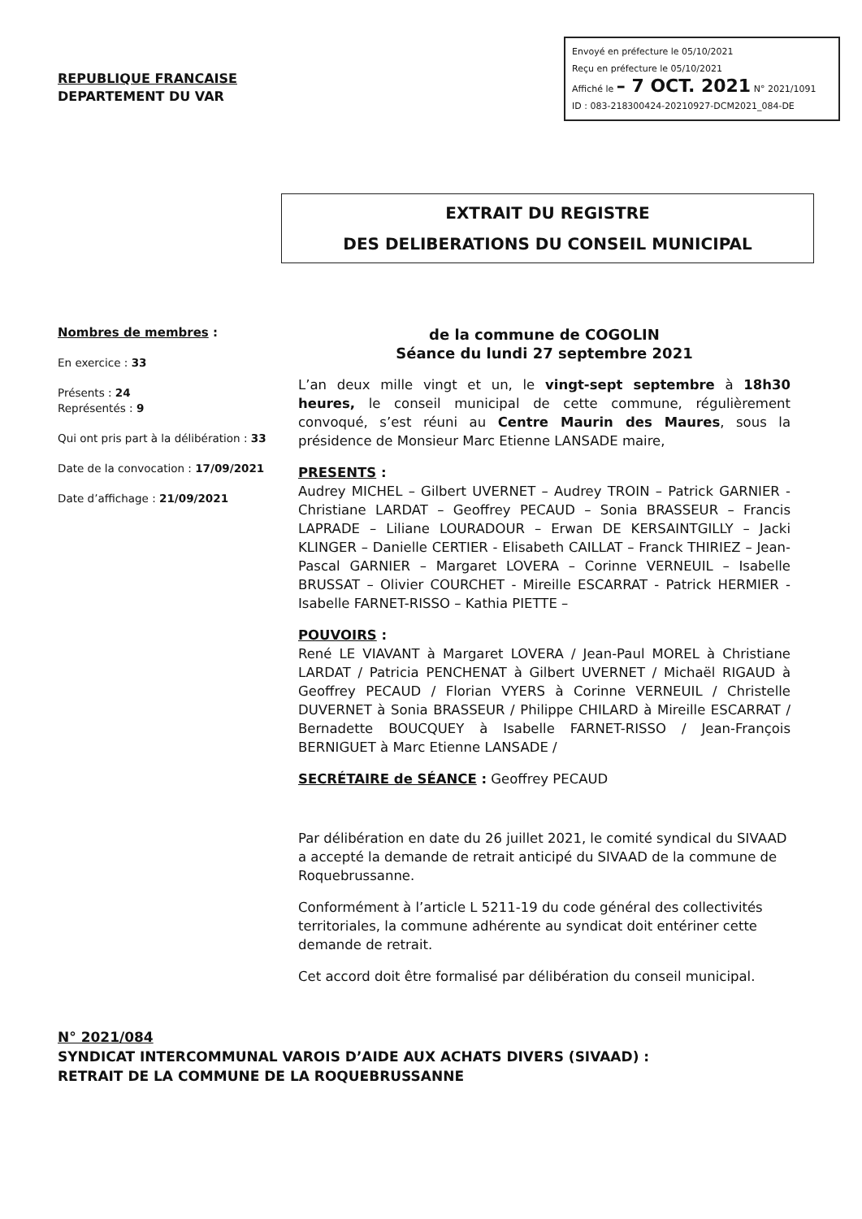REPUBLIQUE FRANCAISE
DEPARTEMENT DU VAR
Envoyé en préfecture le 05/10/2021
Reçu en préfecture le 05/10/2021
Affiché le – 7 OCT. 2021 N° 2021/1091
ID : 083-218300424-20210927-DCM2021_084-DE
EXTRAIT DU REGISTRE
DES DELIBERATIONS DU CONSEIL MUNICIPAL
Nombres de membres :
En exercice : 33
Présents : 24
Représentés : 9
Qui ont pris part à la délibération : 33
Date de la convocation : 17/09/2021
Date d’affichage : 21/09/2021
de la commune de COGOLIN
Séance du lundi 27 septembre 2021
L’an deux mille vingt et un, le vingt-sept septembre à 18h30 heures, le conseil municipal de cette commune, régulièrement convoqué, s’est réuni au Centre Maurin des Maures, sous la présidence de Monsieur Marc Etienne LANSADE maire,
PRESENTS :
Audrey MICHEL – Gilbert UVERNET – Audrey TROIN – Patrick GARNIER - Christiane LARDAT – Geoffrey PECAUD – Sonia BRASSEUR – Francis LAPRADE – Liliane LOURADOUR – Erwan DE KERSAINTGILLY – Jacki KLINGER – Danielle CERTIER - Elisabeth CAILLAT – Franck THIRIEZ – Jean-Pascal GARNIER – Margaret LOVERA – Corinne VERNEUIL – Isabelle BRUSSAT – Olivier COURCHET - Mireille ESCARRAT - Patrick HERMIER - Isabelle FARNET-RISSO – Kathia PIETTE –
POUVOIRS :
René LE VIAVANT à Margaret LOVERA / Jean-Paul MOREL à Christiane LARDAT / Patricia PENCHENAT à Gilbert UVERNET / Michaël RIGAUD à Geoffrey PECAUD / Florian VYERS à Corinne VERNEUIL / Christelle DUVERNET à Sonia BRASSEUR / Philippe CHILARD à Mireille ESCARRAT / Bernadette BOUCQUEY à Isabelle FARNET-RISSO / Jean-François BERNIGUET à Marc Etienne LANSADE /
SECRÉTAIRE de SÉANCE : Geoffrey PECAUD
Par délibération en date du 26 juillet 2021, le comité syndical du SIVAAD a accepté la demande de retrait anticipé du SIVAAD de la commune de Roquebrussanne.
Conformément à l’article L 5211-19 du code général des collectivités territoriales, la commune adhérente au syndicat doit entériner cette demande de retrait.
Cet accord doit être formalisé par délibération du conseil municipal.
N° 2021/084
SYNDICAT INTERCOMMUNAL VAROIS D’AIDE AUX ACHATS DIVERS (SIVAAD) :
RETRAIT DE LA COMMUNE DE LA ROQUEBRUSSANNE